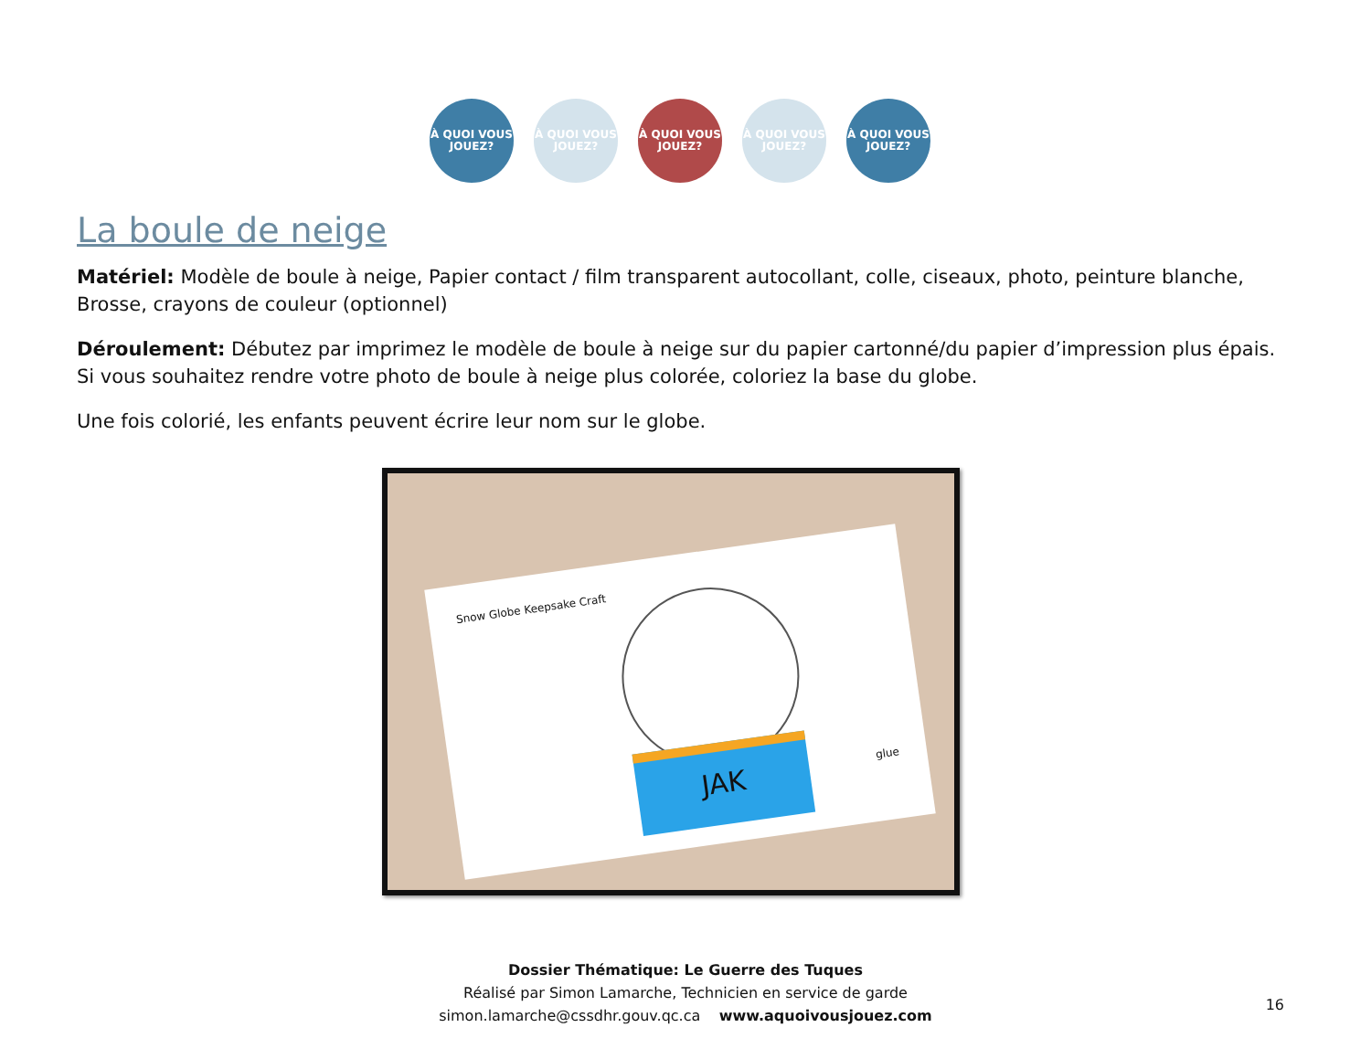À QUOI VOUS JOUEZ?
À QUOI VOUS JOUEZ?
À QUOI VOUS JOUEZ?
À QUOI VOUS JOUEZ?
À QUOI VOUS JOUEZ?
La boule de neige
Matériel: Modèle de boule à neige, Papier contact / film transparent autocollant, colle, ciseaux, photo, peinture blanche, Brosse, crayons de couleur (optionnel)
Déroulement: Débutez par imprimez le modèle de boule à neige sur du papier cartonné/du papier d’impression plus épais. Si vous souhaitez rendre votre photo de boule à neige plus colorée, coloriez la base du globe.
Une fois colorié, les enfants peuvent écrire leur nom sur le globe.
Snow Globe Keepsake Craft
JAK
glue
Dossier Thématique: Le Guerre des Tuques
Réalisé par Simon Lamarche, Technicien en service de garde
simon.lamarche@cssdhr.gouv.qc.ca www.aquoivousjouez.com
16